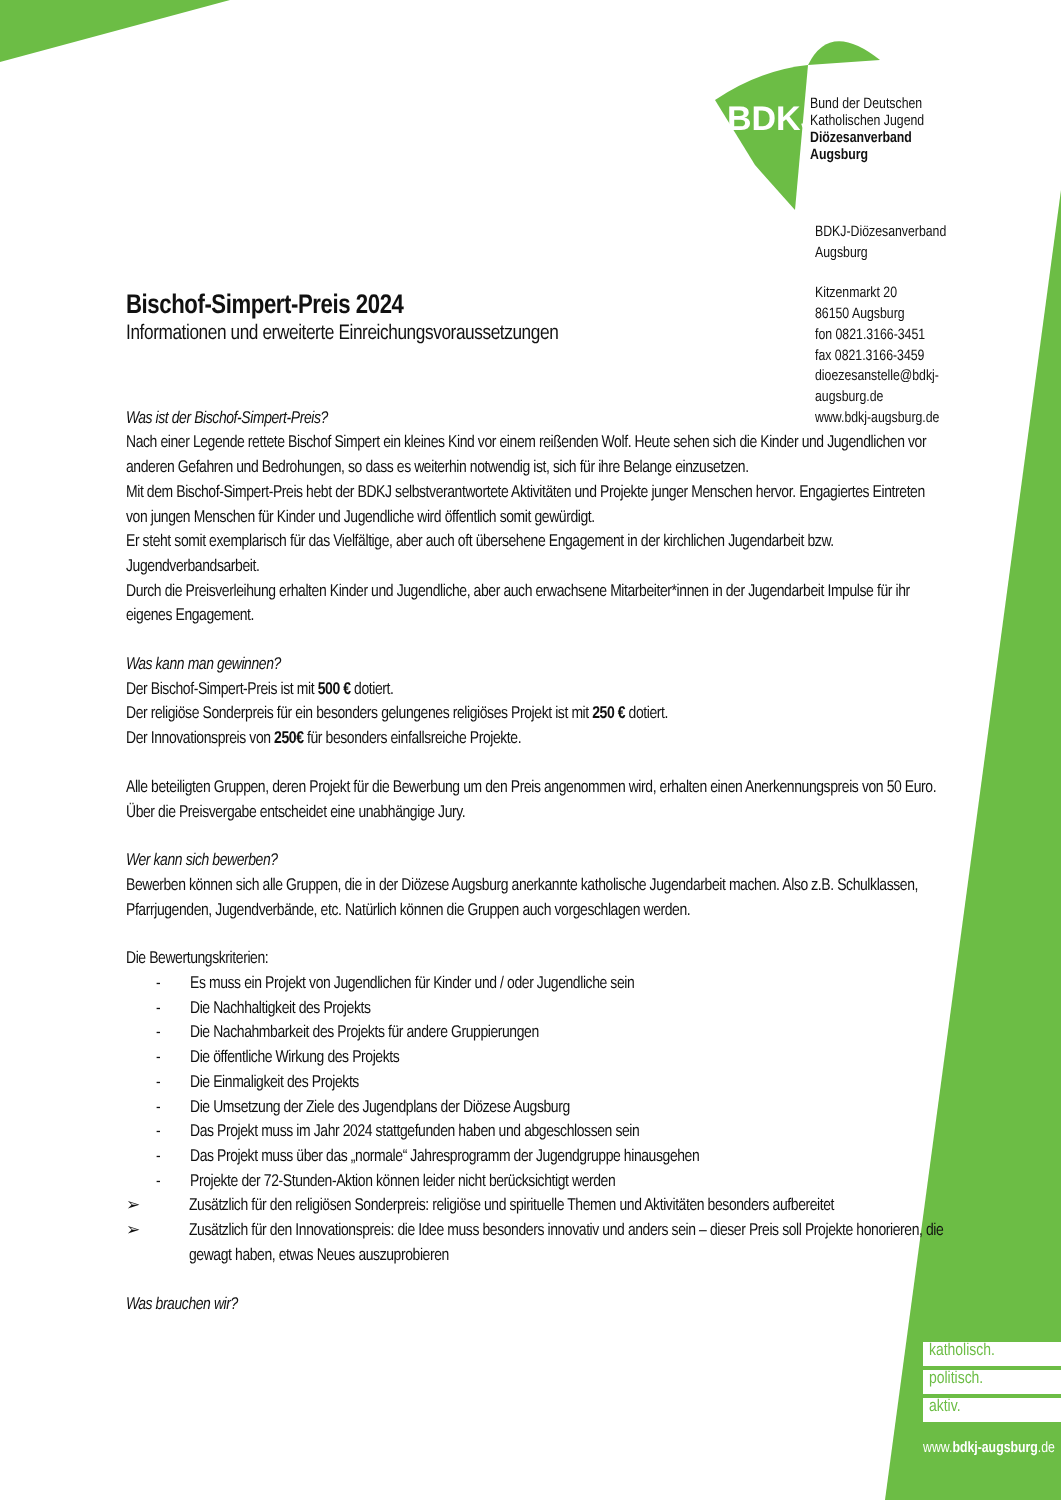BDKJ
Bund der Deutschen
Katholischen Jugend
Diözesanverband
Augsburg
BDKJ-Diözesanverband Augsburg
Kitzenmarkt 20
86150 Augsburg
fon 0821.3166-3451
fax 0821.3166-3459
dioezesanstelle@bdkj-augsburg.de
www.bdkj-augsburg.de
Bischof-Simpert-Preis 2024
Informationen und erweiterte Einreichungsvoraussetzungen
Was ist der Bischof-Simpert-Preis?
Nach einer Legende rettete Bischof Simpert ein kleines Kind vor einem reißenden Wolf. Heute sehen sich die Kinder und Jugendlichen vor anderen Gefahren und Bedrohungen, so dass es weiterhin notwendig ist, sich für ihre Belange einzusetzen.
Mit dem Bischof-Simpert-Preis hebt der BDKJ selbstverantwortete Aktivitäten und Projekte junger Menschen hervor. Engagiertes Eintreten von jungen Menschen für Kinder und Jugendliche wird öffentlich somit gewürdigt.
Er steht somit exemplarisch für das Vielfältige, aber auch oft übersehene Engagement in der kirchlichen Jugendarbeit bzw. Jugendverbandsarbeit.
Durch die Preisverleihung erhalten Kinder und Jugendliche, aber auch erwachsene Mitarbeiter*innen in der Jugendarbeit Impulse für ihr eigenes Engagement.
Was kann man gewinnen?
Der Bischof-Simpert-Preis ist mit 500 € dotiert.
Der religiöse Sonderpreis für ein besonders gelungenes religiöses Projekt ist mit 250 € dotiert.
Der Innovationspreis von 250€ für besonders einfallsreiche Projekte.
Alle beteiligten Gruppen, deren Projekt für die Bewerbung um den Preis angenommen wird, erhalten einen Anerkennungspreis von 50 Euro. Über die Preisvergabe entscheidet eine unabhängige Jury.
Wer kann sich bewerben?
Bewerben können sich alle Gruppen, die in der Diözese Augsburg anerkannte katholische Jugendarbeit machen. Also z.B. Schulklassen, Pfarrjugenden, Jugendverbände, etc. Natürlich können die Gruppen auch vorgeschlagen werden.
Die Bewertungskriterien:
- Es muss ein Projekt von Jugendlichen für Kinder und / oder Jugendliche sein
- Die Nachhaltigkeit des Projekts
- Die Nachahmbarkeit des Projekts für andere Gruppierungen
- Die öffentliche Wirkung des Projekts
- Die Einmaligkeit des Projekts
- Die Umsetzung der Ziele des Jugendplans der Diözese Augsburg
- Das Projekt muss im Jahr 2024 stattgefunden haben und abgeschlossen sein
- Das Projekt muss über das „normale“ Jahresprogramm der Jugendgruppe hinausgehen
- Projekte der 72-Stunden-Aktion können leider nicht berücksichtigt werden
➢ Zusätzlich für den religiösen Sonderpreis: religiöse und spirituelle Themen und Aktivitäten besonders aufbereitet
➢ Zusätzlich für den Innovationspreis: die Idee muss besonders innovativ und anders sein – dieser Preis soll Projekte honorieren, die gewagt haben, etwas Neues auszuprobieren
Was brauchen wir?
katholisch.
politisch.
aktiv.
www.bdkj-augsburg.de